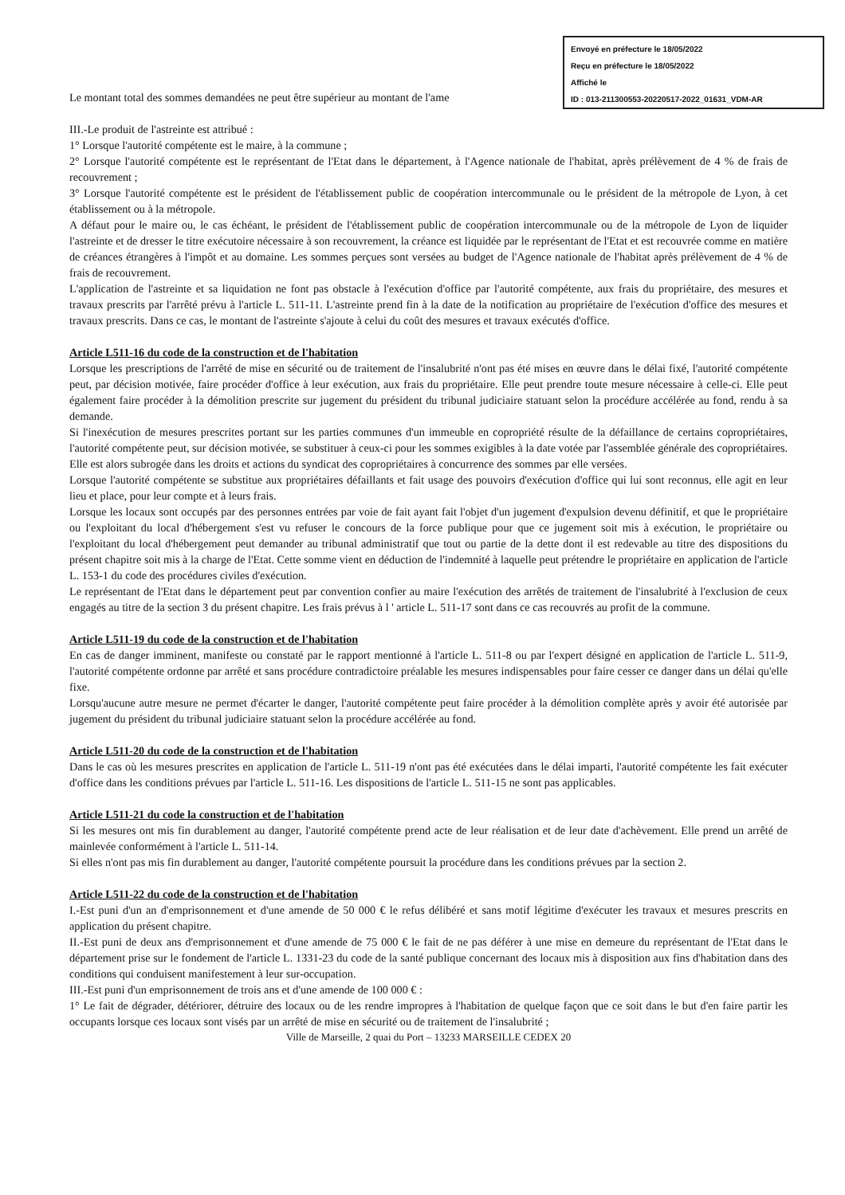Envoyé en préfecture le 18/05/2022
Reçu en préfecture le 18/05/2022
Affiché le
ID : 013-211300553-20220517-2022_01631_VDM-AR
Le montant total des sommes demandées ne peut être supérieur au montant de l'ame
III.-Le produit de l'astreinte est attribué :
1° Lorsque l'autorité compétente est le maire, à la commune ;
2° Lorsque l'autorité compétente est le représentant de l'Etat dans le département, à l'Agence nationale de l'habitat, après prélèvement de 4 % de frais de recouvrement ;
3° Lorsque l'autorité compétente est le président de l'établissement public de coopération intercommunale ou le président de la métropole de Lyon, à cet établissement ou à la métropole.
A défaut pour le maire ou, le cas échéant, le président de l'établissement public de coopération intercommunale ou de la métropole de Lyon de liquider l'astreinte et de dresser le titre exécutoire nécessaire à son recouvrement, la créance est liquidée par le représentant de l'Etat et est recouvrée comme en matière de créances étrangères à l'impôt et au domaine. Les sommes perçues sont versées au budget de l'Agence nationale de l'habitat après prélèvement de 4 % de frais de recouvrement.
L'application de l'astreinte et sa liquidation ne font pas obstacle à l'exécution d'office par l'autorité compétente, aux frais du propriétaire, des mesures et travaux prescrits par l'arrêté prévu à l'article L. 511-11. L'astreinte prend fin à la date de la notification au propriétaire de l'exécution d'office des mesures et travaux prescrits. Dans ce cas, le montant de l'astreinte s'ajoute à celui du coût des mesures et travaux exécutés d'office.
Article L511-16 du code de la construction et de l'habitation
Lorsque les prescriptions de l'arrêté de mise en sécurité ou de traitement de l'insalubrité n'ont pas été mises en œuvre dans le délai fixé, l'autorité compétente peut, par décision motivée, faire procéder d'office à leur exécution, aux frais du propriétaire. Elle peut prendre toute mesure nécessaire à celle-ci. Elle peut également faire procéder à la démolition prescrite sur jugement du président du tribunal judiciaire statuant selon la procédure accélérée au fond, rendu à sa demande.
Si l'inexécution de mesures prescrites portant sur les parties communes d'un immeuble en copropriété résulte de la défaillance de certains copropriétaires, l'autorité compétente peut, sur décision motivée, se substituer à ceux-ci pour les sommes exigibles à la date votée par l'assemblée générale des copropriétaires. Elle est alors subrogée dans les droits et actions du syndicat des copropriétaires à concurrence des sommes par elle versées.
Lorsque l'autorité compétente se substitue aux propriétaires défaillants et fait usage des pouvoirs d'exécution d'office qui lui sont reconnus, elle agit en leur lieu et place, pour leur compte et à leurs frais.
Lorsque les locaux sont occupés par des personnes entrées par voie de fait ayant fait l'objet d'un jugement d'expulsion devenu définitif, et que le propriétaire ou l'exploitant du local d'hébergement s'est vu refuser le concours de la force publique pour que ce jugement soit mis à exécution, le propriétaire ou l'exploitant du local d'hébergement peut demander au tribunal administratif que tout ou partie de la dette dont il est redevable au titre des dispositions du présent chapitre soit mis à la charge de l'Etat. Cette somme vient en déduction de l'indemnité à laquelle peut prétendre le propriétaire en application de l'article L. 153-1 du code des procédures civiles d'exécution.
Le représentant de l'Etat dans le département peut par convention confier au maire l'exécution des arrêtés de traitement de l'insalubrité à l'exclusion de ceux engagés au titre de la section 3 du présent chapitre. Les frais prévus à l ' article L. 511-17 sont dans ce cas recouvrés au profit de la commune.
Article L511-19 du code de la construction et de l'habitation
En cas de danger imminent, manifeste ou constaté par le rapport mentionné à l'article L. 511-8 ou par l'expert désigné en application de l'article L. 511-9, l'autorité compétente ordonne par arrêté et sans procédure contradictoire préalable les mesures indispensables pour faire cesser ce danger dans un délai qu'elle fixe.
Lorsqu'aucune autre mesure ne permet d'écarter le danger, l'autorité compétente peut faire procéder à la démolition complète après y avoir été autorisée par jugement du président du tribunal judiciaire statuant selon la procédure accélérée au fond.
Article L511-20 du code de la construction et de l'habitation
Dans le cas où les mesures prescrites en application de l'article L. 511-19 n'ont pas été exécutées dans le délai imparti, l'autorité compétente les fait exécuter d'office dans les conditions prévues par l'article L. 511-16. Les dispositions de l'article L. 511-15 ne sont pas applicables.
Article L511-21 du code la construction et de l'habitation
Si les mesures ont mis fin durablement au danger, l'autorité compétente prend acte de leur réalisation et de leur date d'achèvement. Elle prend un arrêté de mainlevée conformément à l'article L. 511-14.
Si elles n'ont pas mis fin durablement au danger, l'autorité compétente poursuit la procédure dans les conditions prévues par la section 2.
Article L511-22 du code de la construction et de l'habitation
I.-Est puni d'un an d'emprisonnement et d'une amende de 50 000 € le refus délibéré et sans motif légitime d'exécuter les travaux et mesures prescrits en application du présent chapitre.
II.-Est puni de deux ans d'emprisonnement et d'une amende de 75 000 € le fait de ne pas déférer à une mise en demeure du représentant de l'Etat dans le département prise sur le fondement de l'article L. 1331-23 du code de la santé publique concernant des locaux mis à disposition aux fins d'habitation dans des conditions qui conduisent manifestement à leur sur-occupation.
III.-Est puni d'un emprisonnement de trois ans et d'une amende de 100 000 € :
1° Le fait de dégrader, détériorer, détruire des locaux ou de les rendre impropres à l'habitation de quelque façon que ce soit dans le but d'en faire partir les occupants lorsque ces locaux sont visés par un arrêté de mise en sécurité ou de traitement de l'insalubrité ;
Ville de Marseille, 2 quai du Port – 13233 MARSEILLE CEDEX 20